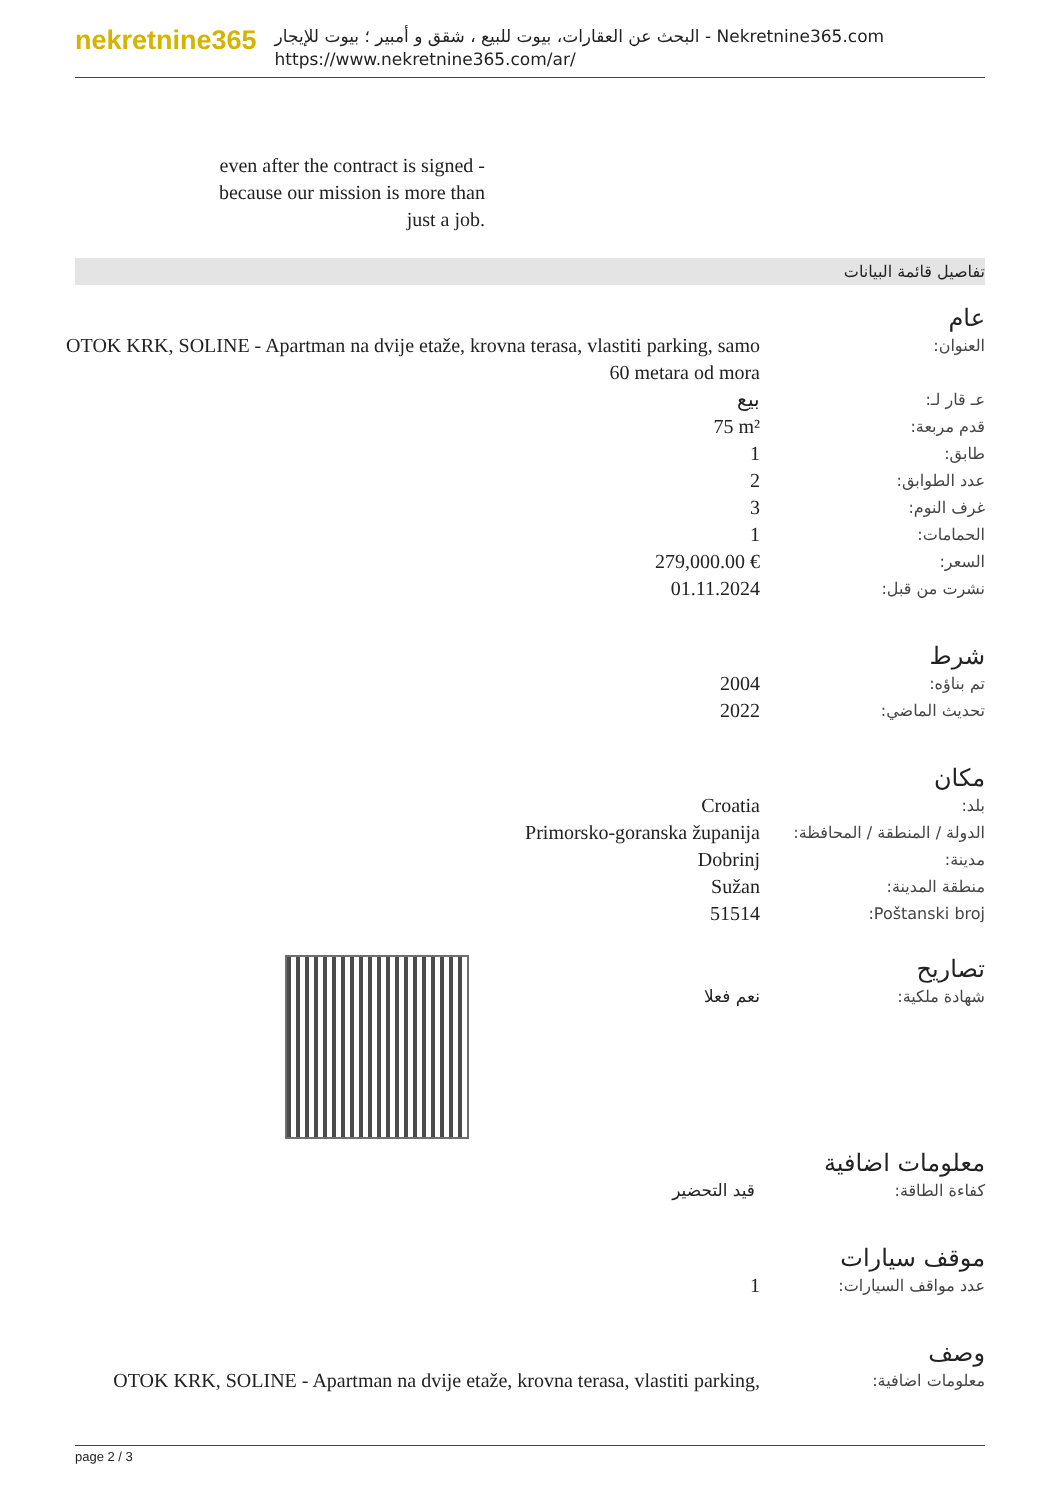nekretnine365
البحث عن العقارات، بيوت للبيع ، شقق و أمبير ؛ بيوت للإيجار - Nekretnine365.com
https://www.nekretnine365.com/ar/
even after the contract is signed - because our mission is more than just a job.
تفاصيل قائمة البيانات
عام
| العنوان: | OTOK KRK, SOLINE - Apartman na dvije etaže, krovna terasa, vlastiti parking, samo 60 metara od mora |
| عـ قار لـ: | بيع |
| قدم مربعة: | 75 m² |
| طابق: | 1 |
| عدد الطوابق: | 2 |
| غرف النوم: | 3 |
| الحمامات: | 1 |
| السعر: | 279,000.00 € |
| نشرت من قبل: | 01.11.2024 |
شرط
| تم بناؤه: | 2004 |
| تحديث الماضي: | 2022 |
مكان
| بلد: | Croatia |
| الدولة / المنطقة / المحافظة: | Primorsko-goranska županija |
| مدينة: | Dobrinj |
| منطقة المدينة: | Sužan |
| Poštanski broj: | 51514 |
تصاريح
| شهادة ملكية: | نعم فعلا |
معلومات اضافية
| كفاءة الطاقة: | قيد التحضير |
موقف سيارات
| عدد مواقف السيارات: | 1 |
وصف
| معلومات اضافية: | OTOK KRK, SOLINE - Apartman na dvije etaže, krovna terasa, vlastiti parking, |
page 2 / 3